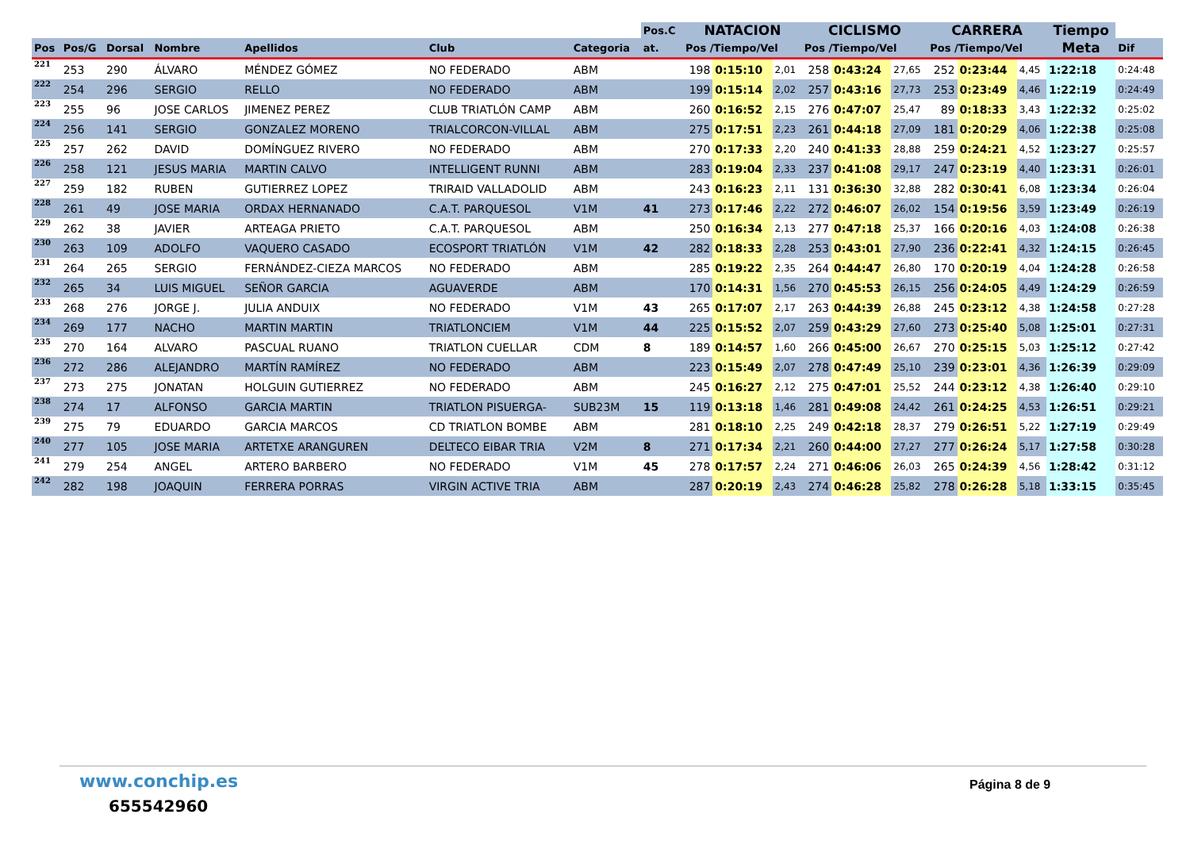| | | | | | | | Pos.C | NATACION | | | CICLISMO | | | CARRERA | | | Tiempo | |
| --- | --- | --- | --- | --- | --- | --- | --- | --- | --- | --- | --- | --- | --- | --- | --- | --- | --- | --- |
| Pos | Pos/G | Dorsal | Nombre | Apellidos | Club | Categoria | at. | Pos /Tiempo/Vel | | | Pos /Tiempo/Vel | | | Pos /Tiempo/Vel | | | Meta | Dif |
| 221 | 253 | 290 | ÁLVARO | MÉNDEZ GÓMEZ | NO FEDERADO | ABM | | 198 | 0:15:10 | 2,01 | 258 | 0:43:24 | 27,65 | 252 | 0:23:44 | 4,45 | 1:22:18 | 0:24:48 |
| 222 | 254 | 296 | SERGIO | RELLO | NO FEDERADO | ABM | | 199 | 0:15:14 | 2,02 | 257 | 0:43:16 | 27,73 | 253 | 0:23:49 | 4,46 | 1:22:19 | 0:24:49 |
| 223 | 255 | 96 | JOSE CARLOS | JIMENEZ PEREZ | CLUB TRIATLÓN CAMP | ABM | | 260 | 0:16:52 | 2,15 | 276 | 0:47:07 | 25,47 | 89 | 0:18:33 | 3,43 | 1:22:32 | 0:25:02 |
| 224 | 256 | 141 | SERGIO | GONZALEZ MORENO | TRIALCORCON-VILLAL | ABM | | 275 | 0:17:51 | 2,23 | 261 | 0:44:18 | 27,09 | 181 | 0:20:29 | 4,06 | 1:22:38 | 0:25:08 |
| 225 | 257 | 262 | DAVID | DOMÍNGUEZ RIVERO | NO FEDERADO | ABM | | 270 | 0:17:33 | 2,20 | 240 | 0:41:33 | 28,88 | 259 | 0:24:21 | 4,52 | 1:23:27 | 0:25:57 |
| 226 | 258 | 121 | JESUS MARIA | MARTIN CALVO | INTELLIGENT RUNNI | ABM | | 283 | 0:19:04 | 2,33 | 237 | 0:41:08 | 29,17 | 247 | 0:23:19 | 4,40 | 1:23:31 | 0:26:01 |
| 227 | 259 | 182 | RUBEN | GUTIERREZ LOPEZ | TRIRAID VALLADOLID | ABM | | 243 | 0:16:23 | 2,11 | 131 | 0:36:30 | 32,88 | 282 | 0:30:41 | 6,08 | 1:23:34 | 0:26:04 |
| 228 | 261 | 49 | JOSE MARIA | ORDAX HERNANADO | C.A.T. PARQUESOL | V1M | 41 | 273 | 0:17:46 | 2,22 | 272 | 0:46:07 | 26,02 | 154 | 0:19:56 | 3,59 | 1:23:49 | 0:26:19 |
| 229 | 262 | 38 | JAVIER | ARTEAGA PRIETO | C.A.T. PARQUESOL | ABM | | 250 | 0:16:34 | 2,13 | 277 | 0:47:18 | 25,37 | 166 | 0:20:16 | 4,03 | 1:24:08 | 0:26:38 |
| 230 | 263 | 109 | ADOLFO | VAQUERO CASADO | ECOSPORT TRIATLÓN | V1M | 42 | 282 | 0:18:33 | 2,28 | 253 | 0:43:01 | 27,90 | 236 | 0:22:41 | 4,32 | 1:24:15 | 0:26:45 |
| 231 | 264 | 265 | SERGIO | FERNÁNDEZ-CIEZA MARCOS | NO FEDERADO | ABM | | 285 | 0:19:22 | 2,35 | 264 | 0:44:47 | 26,80 | 170 | 0:20:19 | 4,04 | 1:24:28 | 0:26:58 |
| 232 | 265 | 34 | LUIS MIGUEL | SEÑOR GARCIA | AGUAVERDE | ABM | | 170 | 0:14:31 | 1,56 | 270 | 0:45:53 | 26,15 | 256 | 0:24:05 | 4,49 | 1:24:29 | 0:26:59 |
| 233 | 268 | 276 | JORGE J. | JULIA ANDUIX | NO FEDERADO | V1M | 43 | 265 | 0:17:07 | 2,17 | 263 | 0:44:39 | 26,88 | 245 | 0:23:12 | 4,38 | 1:24:58 | 0:27:28 |
| 234 | 269 | 177 | NACHO | MARTIN MARTIN | TRIATLONCIEM | V1M | 44 | 225 | 0:15:52 | 2,07 | 259 | 0:43:29 | 27,60 | 273 | 0:25:40 | 5,08 | 1:25:01 | 0:27:31 |
| 235 | 270 | 164 | ALVARO | PASCUAL RUANO | TRIATLON CUELLAR | CDM | 8 | 189 | 0:14:57 | 1,60 | 266 | 0:45:00 | 26,67 | 270 | 0:25:15 | 5,03 | 1:25:12 | 0:27:42 |
| 236 | 272 | 286 | ALEJANDRO | MARTÍN RAMÍREZ | NO FEDERADO | ABM | | 223 | 0:15:49 | 2,07 | 278 | 0:47:49 | 25,10 | 239 | 0:23:01 | 4,36 | 1:26:39 | 0:29:09 |
| 237 | 273 | 275 | JONATAN | HOLGUIN GUTIERREZ | NO FEDERADO | ABM | | 245 | 0:16:27 | 2,12 | 275 | 0:47:01 | 25,52 | 244 | 0:23:12 | 4,38 | 1:26:40 | 0:29:10 |
| 238 | 274 | 17 | ALFONSO | GARCIA MARTIN | TRIATLON PISUERGA- | SUB23M | 15 | 119 | 0:13:18 | 1,46 | 281 | 0:49:08 | 24,42 | 261 | 0:24:25 | 4,53 | 1:26:51 | 0:29:21 |
| 239 | 275 | 79 | EDUARDO | GARCIA MARCOS | CD TRIATLON BOMBE | ABM | | 281 | 0:18:10 | 2,25 | 249 | 0:42:18 | 28,37 | 279 | 0:26:51 | 5,22 | 1:27:19 | 0:29:49 |
| 240 | 277 | 105 | JOSE MARIA | ARTETXE ARANGUREN | DELTECO EIBAR TRIA | V2M | 8 | 271 | 0:17:34 | 2,21 | 260 | 0:44:00 | 27,27 | 277 | 0:26:24 | 5,17 | 1:27:58 | 0:30:28 |
| 241 | 279 | 254 | ANGEL | ARTERO BARBERO | NO FEDERADO | V1M | 45 | 278 | 0:17:57 | 2,24 | 271 | 0:46:06 | 26,03 | 265 | 0:24:39 | 4,56 | 1:28:42 | 0:31:12 |
| 242 | 282 | 198 | JOAQUIN | FERRERA PORRAS | VIRGIN ACTIVE TRIA | ABM | | 287 | 0:20:19 | 2,43 | 274 | 0:46:28 | 25,82 | 278 | 0:26:28 | 5,18 | 1:33:15 | 0:35:45 |
www.conchip.es
655542960
Página 8 de 9